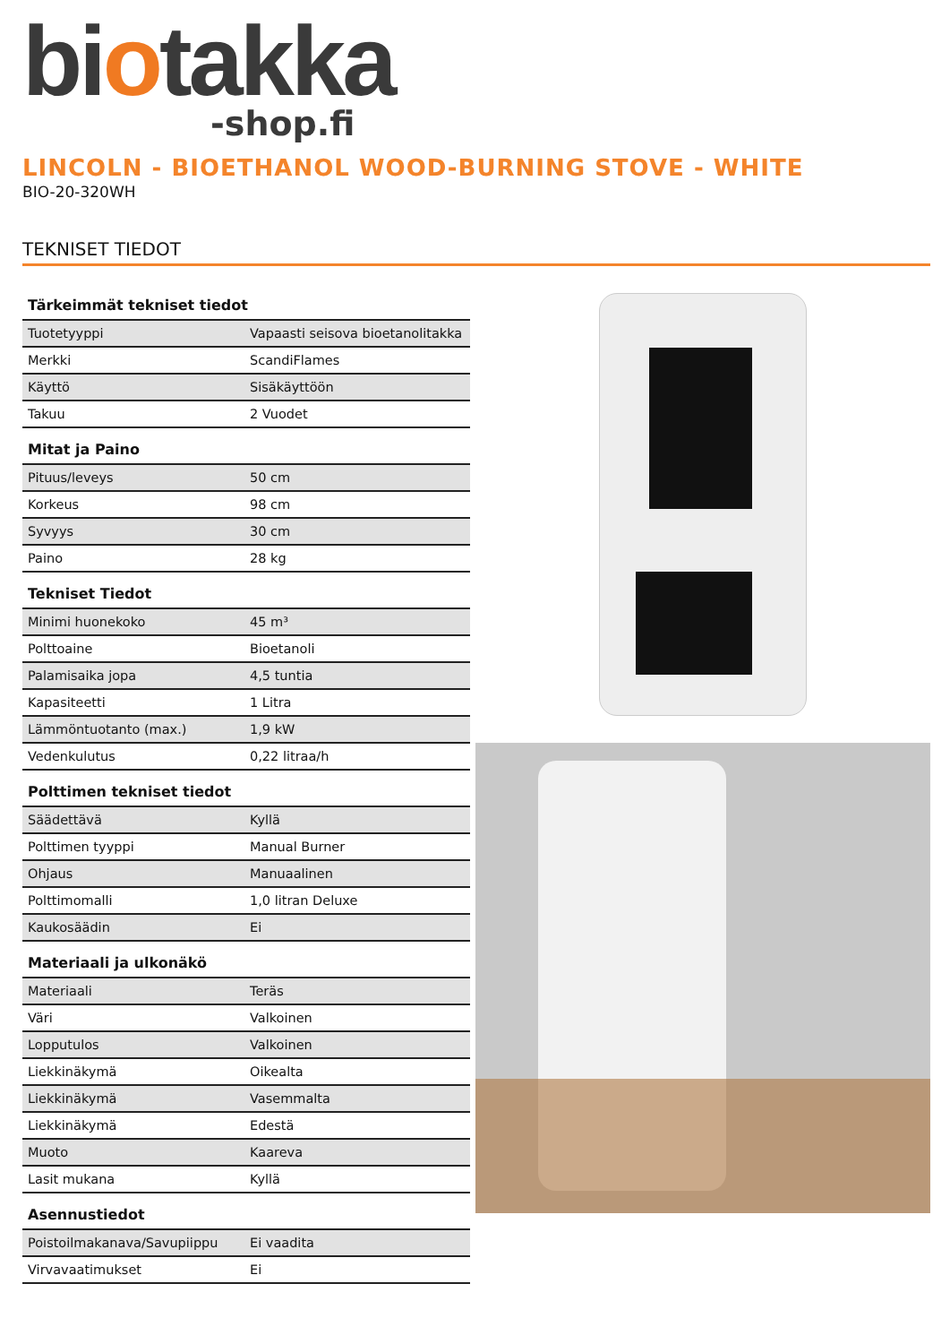biotakka
-shop.fi
LINCOLN - BIOETHANOL WOOD-BURNING STOVE - WHITE
BIO-20-320WH
TEKNISET TIEDOT
Tärkeimmät tekniset tiedot
| Tuotetyyppi | Vapaasti seisova bioetanolitakka |
| Merkki | ScandiFlames |
| Käyttö | Sisäkäyttöön |
| Takuu | 2 Vuodet |
Mitat ja Paino
| Pituus/leveys | 50 cm |
| Korkeus | 98 cm |
| Syvyys | 30 cm |
| Paino | 28 kg |
Tekniset Tiedot
| Minimi huonekoko | 45 m³ |
| Polttoaine | Bioetanoli |
| Palamisaika jopa | 4,5 tuntia |
| Kapasiteetti | 1 Litra |
| Lämmöntuotanto (max.) | 1,9 kW |
| Vedenkulutus | 0,22 litraa/h |
Polttimen tekniset tiedot
| Säädettävä | Kyllä |
| Polttimen tyyppi | Manual Burner |
| Ohjaus | Manuaalinen |
| Polttimomalli | 1,0 litran Deluxe |
| Kaukosäädin | Ei |
Materiaali ja ulkonäkö
| Materiaali | Teräs |
| Väri | Valkoinen |
| Lopputulos | Valkoinen |
| Liekkinäkymä | Oikealta |
| Liekkinäkymä | Vasemmalta |
| Liekkinäkymä | Edestä |
| Muoto | Kaareva |
| Lasit mukana | Kyllä |
Asennustiedot
| Poistoilmakanava/Savupiippu | Ei vaadita |
| Virvavaatimukset | Ei |